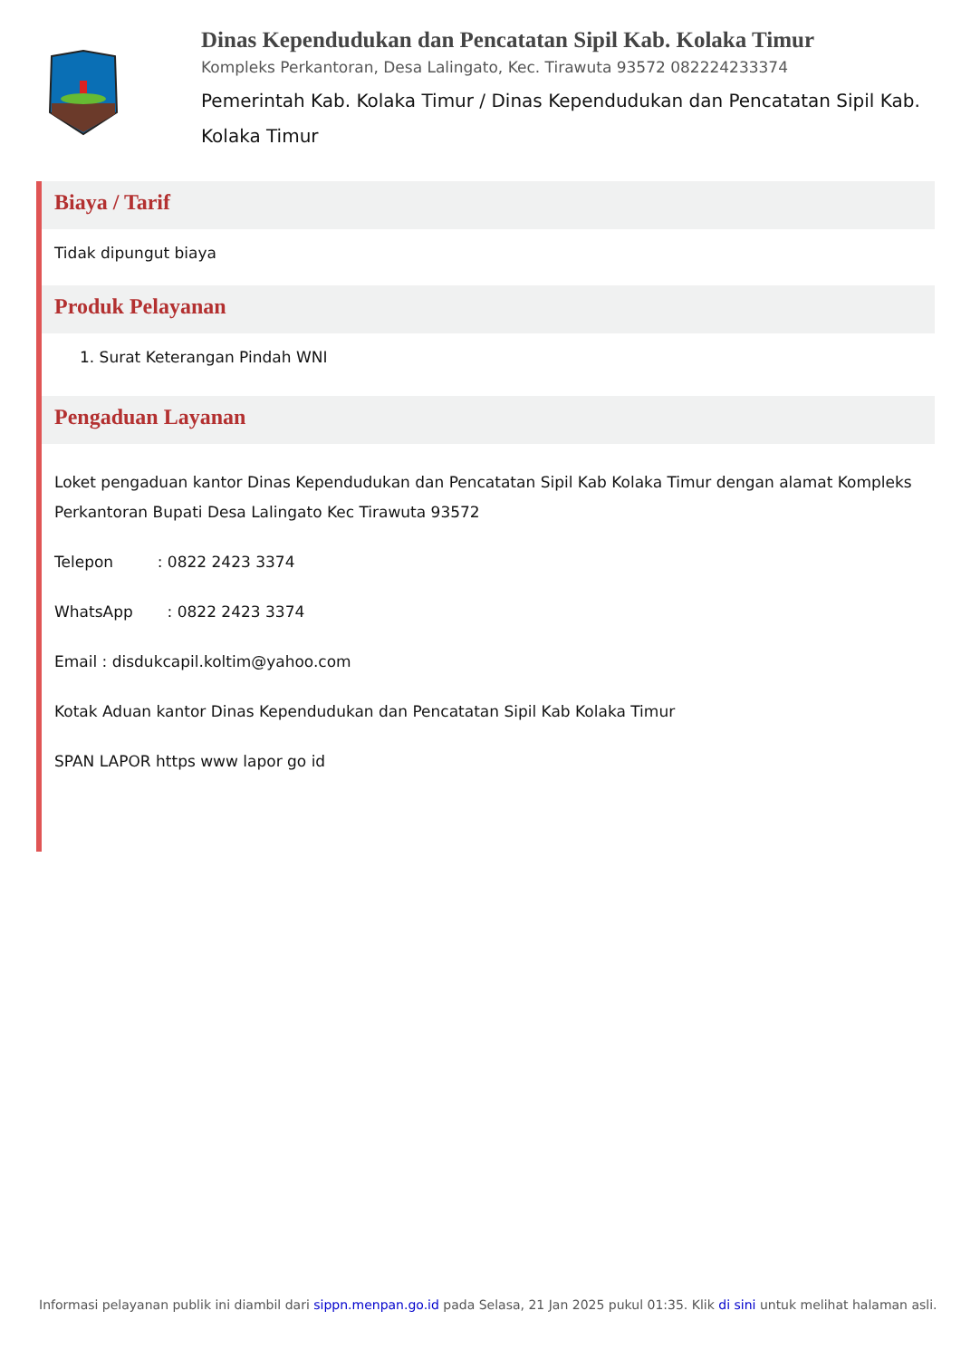Dinas Kependudukan dan Pencatatan Sipil Kab. Kolaka Timur
Kompleks Perkantoran, Desa Lalingato, Kec. Tirawuta 93572 082224233374
Pemerintah Kab. Kolaka Timur / Dinas Kependudukan dan Pencatatan Sipil Kab. Kolaka Timur
Biaya / Tarif
Tidak dipungut biaya
Produk Pelayanan
1. Surat Keterangan Pindah WNI
Pengaduan Layanan
Loket pengaduan kantor Dinas Kependudukan dan Pencatatan Sipil Kab Kolaka Timur dengan alamat Kompleks Perkantoran Bupati Desa Lalingato Kec Tirawuta 93572
Telepon : 0822 2423 3374
WhatsApp : 0822 2423 3374
Email : disdukcapil.koltim@yahoo.com
Kotak Aduan kantor Dinas Kependudukan dan Pencatatan Sipil Kab Kolaka Timur
SPAN LAPOR https www lapor go id
Informasi pelayanan publik ini diambil dari sippn.menpan.go.id pada Selasa, 21 Jan 2025 pukul 01:35. Klik di sini untuk melihat halaman asli.